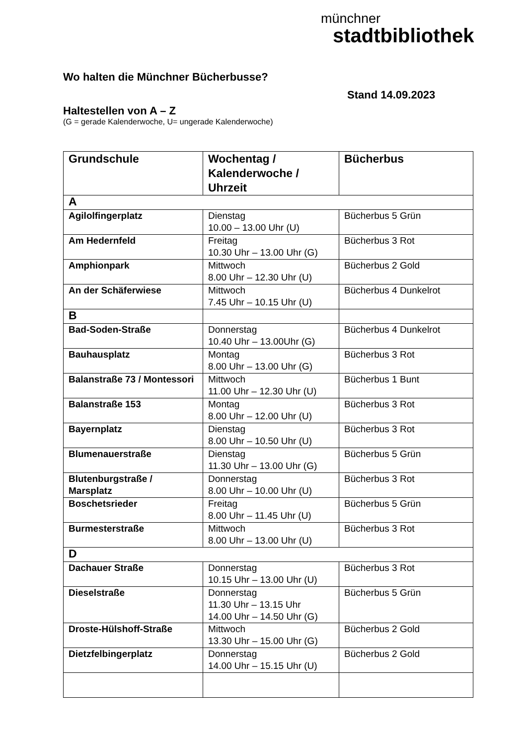münchner
stadtbibliothek
Wo halten die Münchner Bücherbusse?
Stand 14.09.2023
Haltestellen von A – Z
(G = gerade Kalenderwoche, U= ungerade Kalenderwoche)
| Grundschule | Wochentag / Kalenderwoche / Uhrzeit | Bücherbus |
| --- | --- | --- |
| A | | |
| Agilolfingerplatz | Dienstag 10.00 – 13.00 Uhr (U) | Bücherbus 5 Grün |
| Am Hedernfeld | Freitag 10.30 Uhr – 13.00 Uhr (G) | Bücherbus 3 Rot |
| Amphionpark | Mittwoch 8.00 Uhr – 12.30 Uhr (U) | Bücherbus 2 Gold |
| An der Schäferwiese | Mittwoch 7.45 Uhr – 10.15 Uhr (U) | Bücherbus 4 Dunkelrot |
| B | | |
| Bad-Soden-Straße | Donnerstag 10.40 Uhr – 13.00Uhr (G) | Bücherbus 4 Dunkelrot |
| Bauhausplatz | Montag 8.00 Uhr – 13.00 Uhr (G) | Bücherbus 3 Rot |
| Balanstraße 73 / Montessori | Mittwoch 11.00 Uhr – 12.30 Uhr (U) | Bücherbus 1 Bunt |
| Balanstraße 153 | Montag 8.00 Uhr – 12.00 Uhr (U) | Bücherbus 3 Rot |
| Bayernplatz | Dienstag 8.00 Uhr – 10.50 Uhr (U) | Bücherbus 3 Rot |
| Blumenauerstraße | Dienstag 11.30 Uhr – 13.00 Uhr (G) | Bücherbus 5 Grün |
| Blutenburgstraße / Marsplatz | Donnerstag 8.00 Uhr – 10.00 Uhr (U) | Bücherbus 3 Rot |
| Boschetsrieder | Freitag 8.00 Uhr – 11.45 Uhr (U) | Bücherbus 5 Grün |
| Burmesterstraße | Mittwoch 8.00 Uhr – 13.00 Uhr (U) | Bücherbus 3 Rot |
| D | | |
| Dachauer Straße | Donnerstag 10.15 Uhr – 13.00 Uhr (U) | Bücherbus 3 Rot |
| Dieselstraße | Donnerstag 11.30 Uhr – 13.15 Uhr 14.00 Uhr – 14.50 Uhr (G) | Bücherbus 5 Grün |
| Droste-Hülshoff-Straße | Mittwoch 13.30 Uhr – 15.00 Uhr (G) | Bücherbus 2 Gold |
| Dietzfelbingerplatz | Donnerstag 14.00 Uhr – 15.15 Uhr (U) | Bücherbus 2 Gold |